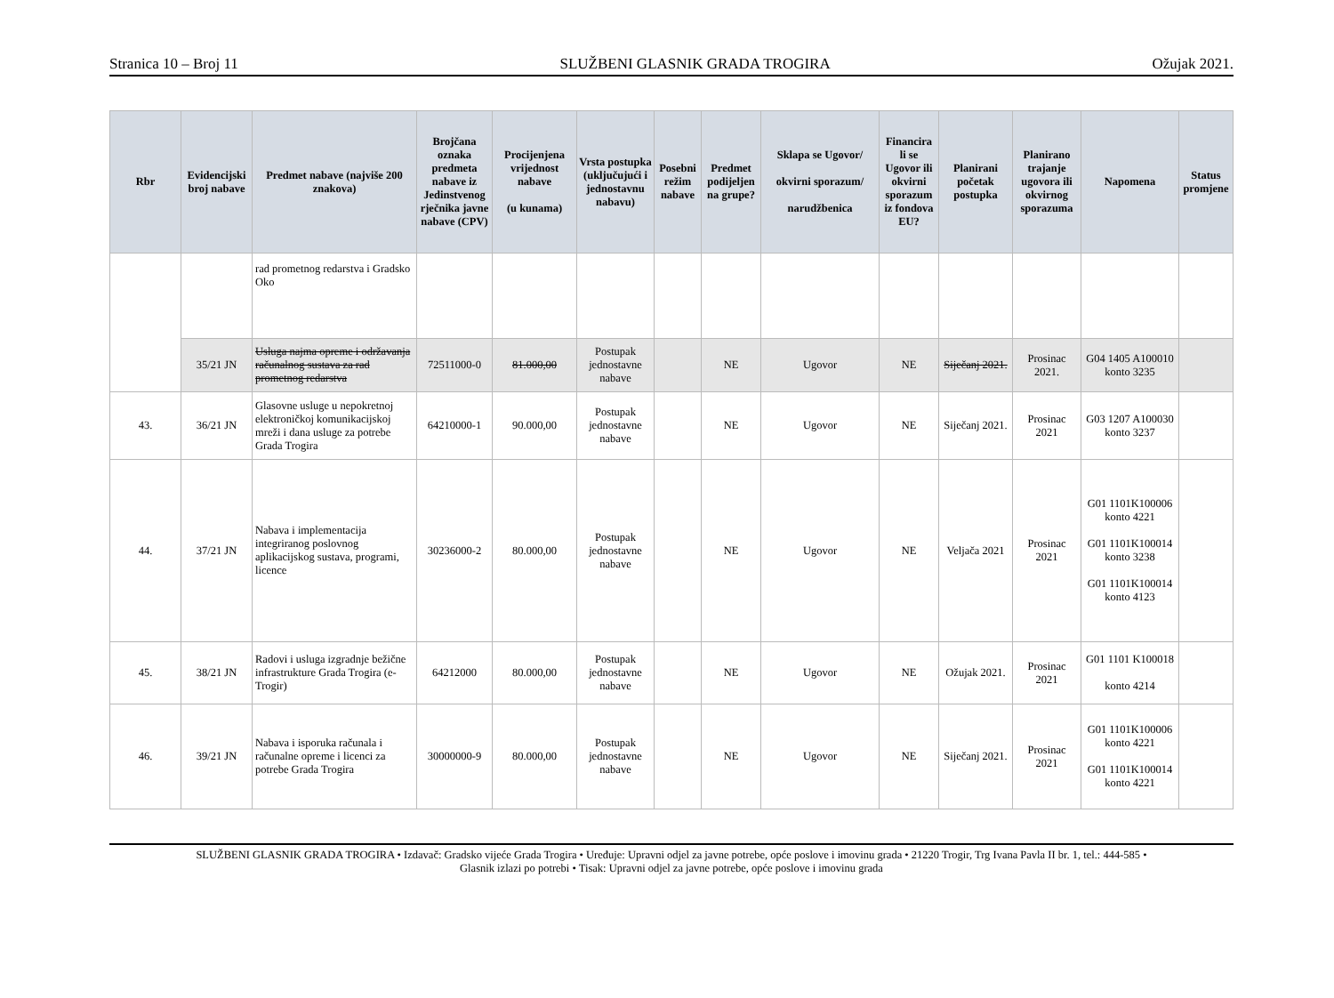Stranica 10 – Broj 11 SLUŽBENI GLASNIK GRADA TROGIRA Ožujak 2021.
| Rbr | Evidencijski broj nabave | Predmet nabave (najviše 200 znakova) | Brojčana oznaka predmeta nabave iz Jedinstvenog rječnika javne nabave (CPV) | Procijenjena vrijednost nabave (u kunama) | Vrsta postupka (uključujući i jednostavnu nabavu) | Posebni režim nabave | Predmet podijeljen na grupe? | Sklapa se Ugovor/ okvirni sporazum/ narudžbenica | Financira li se Ugovor ili okvirni sporazum iz fondova EU? | Planirani početak postupka | Planirano trajanje ugovora ili okvirnog sporazuma | Napomena | Status promjene |
| --- | --- | --- | --- | --- | --- | --- | --- | --- | --- | --- | --- | --- | --- |
| | | rad prometnog redarstva i Gradsko Oko | | | | | | | | | | | |
| | 35/21 JN | Usluga najma opreme i održavanja računalnog sustava za rad prometnog redarstva | 72511000-0 | 81.000,00 | Postupak jednostavne nabave | | NE | Ugovor | NE | Siječanj 2021. | Prosinac 2021. | G04 1405 A100010 konto 3235 | |
| 43. | 36/21 JN | Glasovne usluge u nepokretnoj elektroničkoj komunikacijskoj mreži i dana usluge za potrebe Grada Trogira | 64210000-1 | 90.000,00 | Postupak jednostavne nabave | | NE | Ugovor | NE | Siječanj 2021. | Prosinac 2021 | G03 1207 A100030 konto 3237 | |
| 44. | 37/21 JN | Nabava i implementacija integriranog poslovnog aplikacijskog sustava, programi, licence | 30236000-2 | 80.000,00 | Postupak jednostavne nabave | | NE | Ugovor | NE | Veljača 2021 | Prosinac 2021 | G01 1101K100006 konto 4221 G01 1101K100014 konto 3238 G01 1101K100014 konto 4123 | |
| 45. | 38/21 JN | Radovi i usluga izgradnje bežične infrastrukture Grada Trogira (e-Trogir) | 64212000 | 80.000,00 | Postupak jednostavne nabave | | NE | Ugovor | NE | Ožujak 2021. | Prosinac 2021 | G01 1101 K100018 konto 4214 | |
| 46. | 39/21 JN | Nabava i isporuka računala i računalne opreme i licenci za potrebe Grada Trogira | 30000000-9 | 80.000,00 | Postupak jednostavne nabave | | NE | Ugovor | NE | Siječanj 2021. | Prosinac 2021 | G01 1101K100006 konto 4221 G01 1101K100014 konto 4221 | |
SLUŽBENI GLASNIK GRADA TROGIRA • Izdavač: Gradsko vijeće Grada Trogira • Uređuje: Upravni odjel za javne potrebe, opće poslove i imovinu grada • 21220 Trogir, Trg Ivana Pavla II br. 1, tel.: 444-585 •
Glasnik izlazi po potrebi • Tisak: Upravni odjel za javne potrebe, opće poslove i imovinu grada